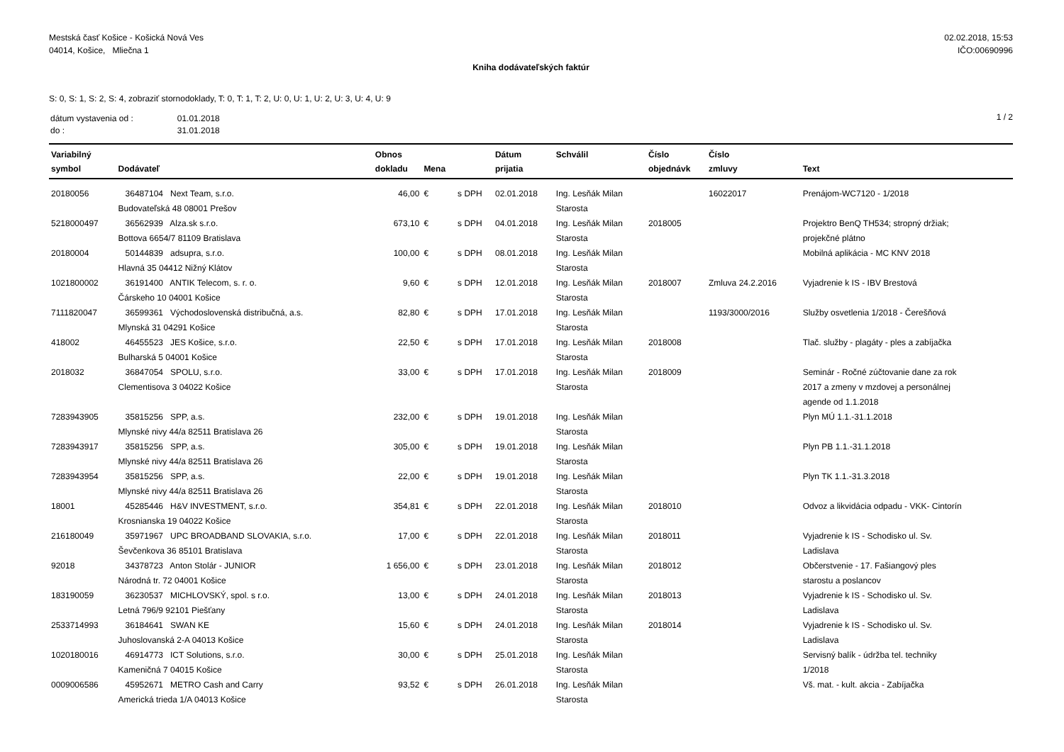Mestská časť Košice - Košická Nová Ves
04014, Košice, Mliečna 1
02.02.2018, 15:53
IČO:00690996
Kniha dodávateľských faktúr
S: 0, S: 1, S: 2, S: 4, zobraziť stornodoklady, T: 0, T: 1, T: 2, U: 0, U: 1, U: 2, U: 3, U: 4, U: 9
| dátum vystavenia od : | 01.01.2018 |
| do : | 31.01.2018 |
1 / 2
| Variabilný symbol | Dodávateľ | Obnos dokladu | Mena | | Dátum prijatia | Schválil | Číslo objednávk | Číslo zmluvy | Text |
| --- | --- | --- | --- | --- | --- | --- | --- | --- | --- |
| 20180056 | 36487104 Next Team, s.r.o. Budovateľská 48 08001 Prešov | 46,00 | € | s DPH | 02.01.2018 | Ing. Lesňák Milan Starosta | | 16022017 | Prenájom-WC7120 - 1/2018 |
| 5218000497 | 36562939 Alza.sk s.r.o. Bottova 6654/7 81109 Bratislava | 673,10 | € | s DPH | 04.01.2018 | Ing. Lesňák Milan Starosta | 2018005 | | Projektro BenQ TH534; stropný držiak; projekčné plátno |
| 20180004 | 50144839 adsupra, s.r.o. Hlavná 35 04412 Nižný Klátov | 100,00 | € | s DPH | 08.01.2018 | Ing. Lesňák Milan Starosta | | | Mobilná aplikácia - MC KNV 2018 |
| 1021800002 | 36191400 ANTIK Telecom, s. r. o. Čárskeho 10 04001 Košice | 9,60 | € | s DPH | 12.01.2018 | Ing. Lesňák Milan Starosta | 2018007 | Zmluva 24.2.2016 | Vyjadrenie k IS - IBV Brestová |
| 7111820047 | 36599361 Východoslovenská distribučná, a.s. Mlynská 31 04291 Košice | 82,80 | € | s DPH | 17.01.2018 | Ing. Lesňák Milan Starosta | | 1193/3000/2016 | Služby osvetlenia 1/2018 - Čerešňová |
| 418002 | 46455523 JES Košice, s.r.o. Bulharská 5 04001 Košice | 22,50 | € | s DPH | 17.01.2018 | Ing. Lesňák Milan Starosta | 2018008 | | Tlač. služby - plagáty - ples a zabíjačka |
| 2018032 | 36847054 SPOLU, s.r.o. Clementisova 3 04022 Košice | 33,00 | € | s DPH | 17.01.2018 | Ing. Lesňák Milan Starosta | 2018009 | | Seminár - Ročné zúčtovanie dane za rok 2017 a zmeny v mzdovej a personálnej agende od 1.1.2018 |
| 7283943905 | 35815256 SPP, a.s. Mlynské nivy 44/a 82511 Bratislava 26 | 232,00 | € | s DPH | 19.01.2018 | Ing. Lesňák Milan Starosta | | | Plyn MÚ 1.1.-31.1.2018 |
| 7283943917 | 35815256 SPP, a.s. Mlynské nivy 44/a 82511 Bratislava 26 | 305,00 | € | s DPH | 19.01.2018 | Ing. Lesňák Milan Starosta | | | Plyn PB 1.1.-31.1.2018 |
| 7283943954 | 35815256 SPP, a.s. Mlynské nivy 44/a 82511 Bratislava 26 | 22,00 | € | s DPH | 19.01.2018 | Ing. Lesňák Milan Starosta | | | Plyn TK 1.1.-31.3.2018 |
| 18001 | 45285446 H&V INVESTMENT, s.r.o. Krosnianska 19 04022 Košice | 354,81 | € | s DPH | 22.01.2018 | Ing. Lesňák Milan Starosta | 2018010 | | Odvoz a likvidácia odpadu - VKK- Cintorín |
| 216180049 | 35971967 UPC BROADBAND SLOVAKIA, s.r.o. Ševčenkova 36 85101 Bratislava | 17,00 | € | s DPH | 22.01.2018 | Ing. Lesňák Milan Starosta | 2018011 | | Vyjadrenie k IS - Schodisko ul. Sv. Ladislava |
| 92018 | 34378723 Anton Stolár - JUNIOR Národná tr. 72 04001 Košice | 1 656,00 | € | s DPH | 23.01.2018 | Ing. Lesňák Milan Starosta | 2018012 | | Občerstvenie - 17. Fašiangový ples starostu a poslancov |
| 183190059 | 36230537 MICHLOVSKÝ, spol. s r.o. Letná 796/9 92101 Piešťany | 13,00 | € | s DPH | 24.01.2018 | Ing. Lesňák Milan Starosta | 2018013 | | Vyjadrenie k IS - Schodisko ul. Sv. Ladislava |
| 2533714993 | 36184641 SWAN KE Juhoslovanská 2-A 04013 Košice | 15,60 | € | s DPH | 24.01.2018 | Ing. Lesňák Milan Starosta | 2018014 | | Vyjadrenie k IS - Schodisko ul. Sv. Ladislava |
| 1020180016 | 46914773 ICT Solutions, s.r.o. Kameničná 7 04015 Košice | 30,00 | € | s DPH | 25.01.2018 | Ing. Lesňák Milan Starosta | | | Servisný balík - údržba tel. techniky 1/2018 |
| 0009006586 | 45952671 METRO Cash and Carry Americká trieda 1/A 04013 Košice | 93,52 | € | s DPH | 26.01.2018 | Ing. Lesňák Milan Starosta | | | Vš. mat. - kult. akcia - Zabíjačka |